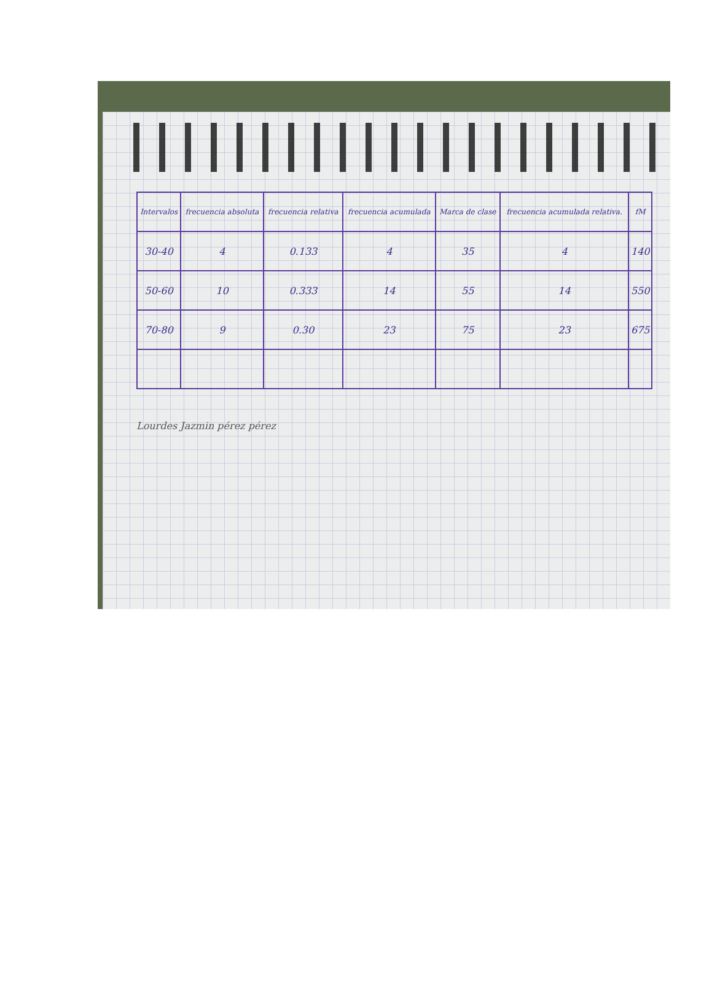| Intervalos | frecuencia absoluta | frecuencia relativa | frecuencia acumulada | Marca de clase | frecuencia acumulada relativa. | fM |
| --- | --- | --- | --- | --- | --- | --- |
| 30-40 | 4 | 0.133 | 4 | 35 | 4 | 140 |
| 50-60 | 10 | 0.333 | 14 | 55 | 14 | 550 |
| 70-80 | 9 | 0.30 | 23 | 75 | 23 | 675 |
Lourdes Jazmin pérez pérez